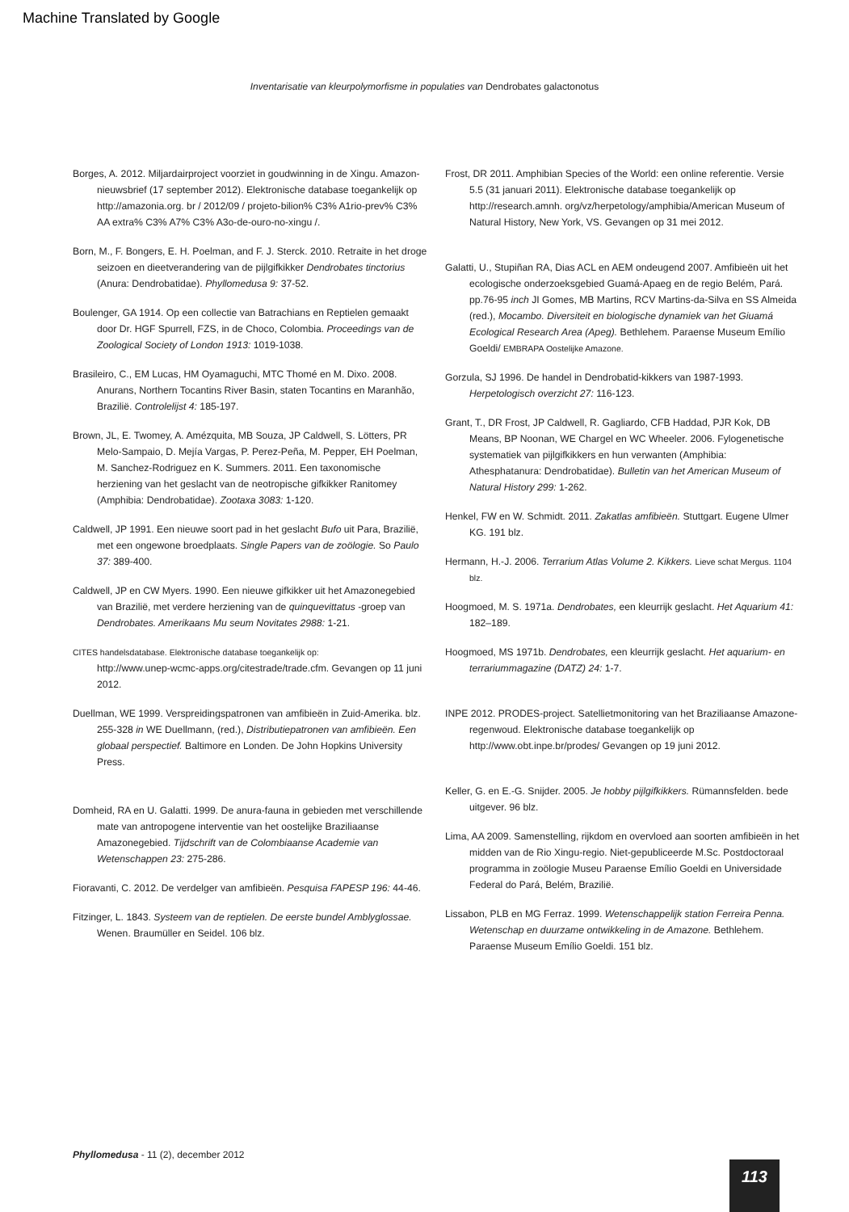Machine Translated by Google
Inventarisatie van kleurpolymorfisme in populaties van Dendrobates galactonotus
Borges, A. 2012. Miljardairproject voorziet in goudwinning in de Xingu. Amazon-nieuwsbrief (17 september 2012). Elektronische database toegankelijk op http://amazonia.org. br / 2012/09 / projeto-bilion% C3% A1rio-prev% C3% AA extra% C3% A7% C3% A3o-de-ouro-no-xingu /.
Born, M., F. Bongers, E. H. Poelman, and F. J. Sterck. 2010. Retraite in het droge seizoen en dieetverandering van de pijlgifkikker Dendrobates tinctorius (Anura: Dendrobatidae). Phyllomedusa 9: 37-52.
Boulenger, GA 1914. Op een collectie van Batrachians en Reptielen gemaakt door Dr. HGF Spurrell, FZS, in de Choco, Colombia. Proceedings van de Zoological Society of London 1913: 1019-1038.
Brasileiro, C., EM Lucas, HM Oyamaguchi, MTC Thomé en M. Dixo. 2008. Anurans, Northern Tocantins River Basin, staten Tocantins en Maranhão, Brazilië. Controlelijst 4: 185-197.
Brown, JL, E. Twomey, A. Amézquita, MB Souza, JP Caldwell, S. Lötters, PR Melo-Sampaio, D. Mejía Vargas, P. Perez-Peña, M. Pepper, EH Poelman, M. Sanchez-Rodriguez en K. Summers. 2011. Een taxonomische herziening van het geslacht van de neotropische gifkikker Ranitomey (Amphibia: Dendrobatidae). Zootaxa 3083: 1-120.
Caldwell, JP 1991. Een nieuwe soort pad in het geslacht Bufo uit Para, Brazilië, met een ongewone broedplaats. Single Papers van de zoölogie. So Paulo 37: 389-400.
Caldwell, JP en CW Myers. 1990. Een nieuwe gifkikker uit het Amazonegebied van Brazilië, met verdere herziening van de quinquevittatus -groep van Dendrobates. Amerikaans Mu seum Novitates 2988: 1-21.
CITES handelsdatabase. Elektronische database toegankelijk op:
http://www.unep-wcmc-apps.org/citestrade/trade.cfm. Gevangen op 11 juni 2012.
Duellman, WE 1999. Verspreidingspatronen van amfibieën in Zuid-Amerika. blz. 255-328 in WE Duellmann, (red.), Distributiepatronen van amfibieën. Een globaal perspectief. Baltimore en Londen. De John Hopkins University Press.
Domheid, RA en U. Galatti. 1999. De anura-fauna in gebieden met verschillende mate van antropogene interventie van het oostelijke Braziliaanse Amazonegebied. Tijdschrift van de Colombiaanse Academie van Wetenschappen 23: 275-286.
Fioravanti, C. 2012. De verdelger van amfibieën. Pesquisa FAPESP 196: 44-46.
Fitzinger, L. 1843. Systeem van de reptielen. De eerste bundel Amblyglossae. Wenen. Braumüller en Seidel. 106 blz.
Frost, DR 2011. Amphibian Species of the World: een online referentie. Versie 5.5 (31 januari 2011). Elektronische database toegankelijk op http://research.amnh. org/vz/herpetology/amphibia/American Museum of Natural History, New York, VS. Gevangen op 31 mei 2012.
Galatti, U., Stupiñan RA, Dias ACL en AEM ondeugend 2007. Amfibieën uit het ecologische onderzoeksgebied Guamá-Apaeg en de regio Belém, Pará. pp.76-95 inch JI Gomes, MB Martins, RCV Martins-da-Silva en SS Almeida (red.), Mocambo. Diversiteit en biologische dynamiek van het Giuamá Ecological Research Area (Apeg). Bethlehem. Paraense Museum Emílio Goeldi/ EMBRAPA Oostelijke Amazone.
Gorzula, SJ 1996. De handel in Dendrobatid-kikkers van 1987-1993. Herpetologisch overzicht 27: 116-123.
Grant, T., DR Frost, JP Caldwell, R. Gagliardo, CFB Haddad, PJR Kok, DB Means, BP Noonan, WE Chargel en WC Wheeler. 2006. Fylogenetische systematiek van pijlgifkikkers en hun verwanten (Amphibia: Athesphatanura: Dendrobatidae). Bulletin van het American Museum of Natural History 299: 1-262.
Henkel, FW en W. Schmidt. 2011. Zakatlas amfibieën. Stuttgart. Eugene Ulmer KG. 191 blz.
Hermann, H.-J. 2006. Terrarium Atlas Volume 2. Kikkers. Lieve schat Mergus. 1104 blz.
Hoogmoed, M. S. 1971a. Dendrobates, een kleurrijk geslacht. Het Aquarium 41: 182–189.
Hoogmoed, MS 1971b. Dendrobates, een kleurrijk geslacht. Het aquarium- en terrariummagazine (DATZ) 24: 1-7.
INPE 2012. PRODES-project. Satellietmonitoring van het Braziliaanse Amazone-regenwoud. Elektronische database toegankelijk op http://www.obt.inpe.br/prodes/ Gevangen op 19 juni 2012.
Keller, G. en E.-G. Snijder. 2005. Je hobby pijlgifkikkers. Rümannsfelden. bede uitgever. 96 blz.
Lima, AA 2009. Samenstelling, rijkdom en overvloed aan soorten amfibieën in het midden van de Rio Xingu-regio. Niet-gepubliceerde M.Sc. Postdoctoraal programma in zoölogie Museu Paraense Emílio Goeldi en Universidade Federal do Pará, Belém, Brazilië.
Lissabon, PLB en MG Ferraz. 1999. Wetenschappelijk station Ferreira Penna. Wetenschap en duurzame ontwikkeling in de Amazone. Bethlehem. Paraense Museum Emílio Goeldi. 151 blz.
Phyllomedusa - 11 (2), december 2012
113